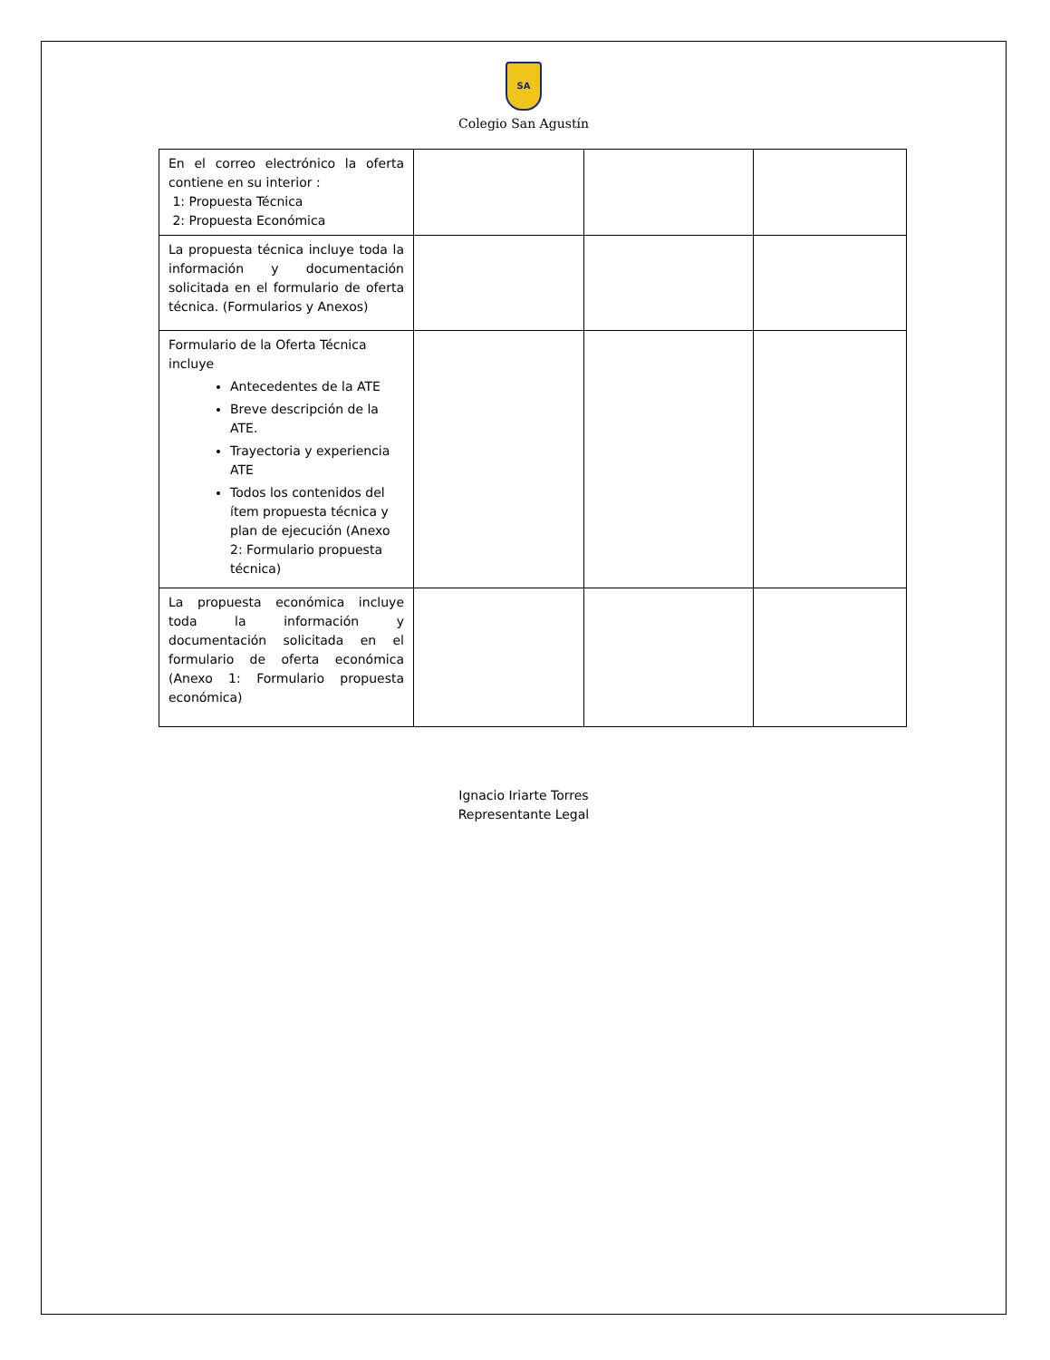SA
Colegio San Agustín
| En el correo electrónico la oferta contiene en su interior : 1: Propuesta Técnica 2: Propuesta Económica | | | |
| La propuesta técnica incluye toda la información y documentación solicitada en el formulario de oferta técnica. (Formularios y Anexos) | | | |
| Formulario de la Oferta Técnica incluye Antecedentes de la ATE Breve descripción de la ATE. Trayectoria y experiencia ATE Todos los contenidos del ítem propuesta técnica y plan de ejecución (Anexo 2: Formulario propuesta técnica) | | | |
| La propuesta económica incluye toda la información y documentación solicitada en el formulario de oferta económica (Anexo 1: Formulario propuesta económica) | | | |
Ignacio Iriarte Torres
Representante Legal